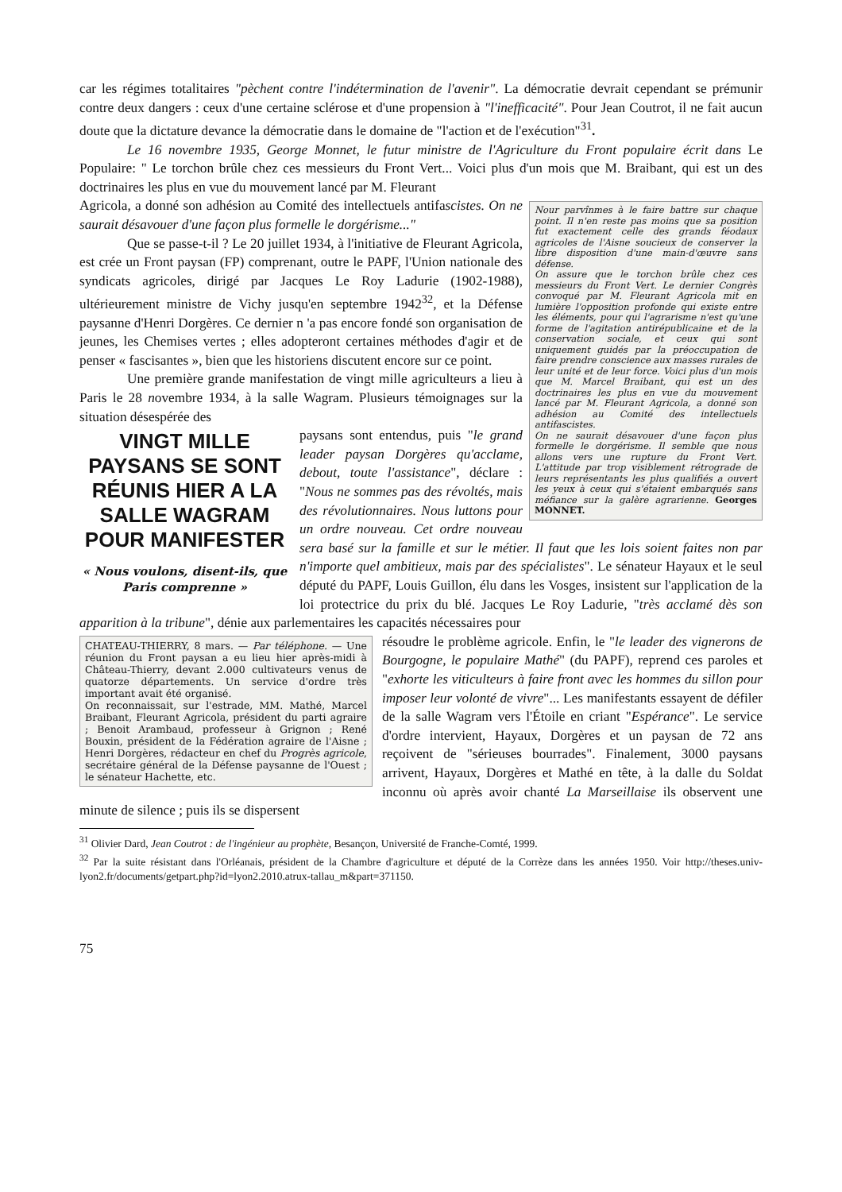car les régimes totalitaires "pèchent contre l'indétermination de l'avenir". La démocratie devrait cependant se prémunir contre deux dangers : ceux d'une certaine sclérose et d'une propension à "l'inefficacité". Pour Jean Coutrot, il ne fait aucun doute que la dictature devance la démocratie dans le domaine de "l'action et de l'exécution"<sup>31</sup>.
Le 16 novembre 1935, George Monnet, le futur ministre de l'Agriculture du Front populaire écrit dans Le Populaire: " Le torchon brûle chez ces messieurs du Front Vert... Voici plus d'un mois que M. Braibant, qui est un des doctrinaires les plus en vue du mouvement lancé par M. Fleurant
Nour parvînmes à le faire battre sur chaque point. Il n'en reste pas moins que sa position fut exactement celle des grands féodaux agricoles de l'Aisne soucieux de conserver la libre disposition d'une main-d'œuvre sans défense.
On assure que le torchon brûle chez ces messieurs du Front Vert. Le dernier Congrès convoqué par M. Fleurant Agricola mit en lumière l'opposition profonde qui existe entre les éléments, pour qui l'agrarisme n'est qu'une forme de l'agitation antirépublicaine et de la conservation sociale, et ceux qui sont uniquement guidés par la préoccupation de faire prendre conscience aux masses rurales de leur unité et de leur force. Voici plus d'un mois que M. Marcel Braibant, qui est un des doctrinaires les plus en vue du mouvement lancé par M. Fleurant Agricola, a donné son adhésion au Comité des intellectuels antifascistes.
On ne saurait désavouer d'une façon plus formelle le dorgérisme. Il semble que nous allons vers une rupture du Front Vert. L'attitude par trop visiblement rétrograde de leurs représentants les plus qualifiés a ouvert les yeux à ceux qui s'étaient embarqués sans méfiance sur la galère agrarienne. Georges MONNET.
Agricola, a donné son adhésion au Comité des intellectuels antifascistes. On ne saurait désavouer d'une façon plus formelle le dorgérisme..."
Que se passe-t-il ? Le 20 juillet 1934, à l'initiative de Fleurant Agricola, est crée un Front paysan (FP) comprenant, outre le PAPF, l'Union nationale des syndicats agricoles, dirigé par Jacques Le Roy Ladurie (1902-1988), ultérieurement ministre de Vichy jusqu'en septembre 1942<sup>32</sup>, et la Défense paysanne d'Henri Dorgères. Ce dernier n 'a pas encore fondé son organisation de jeunes, les Chemises vertes ; elles adopteront certaines méthodes d'agir et de penser « fascisantes », bien que les historiens discutent encore sur ce point.
Une première grande manifestation de vingt mille agriculteurs a lieu à Paris le 28 novembre 1934, à la salle Wagram. Plusieurs témoignages sur la situation désespérée des
VINGT MILLE PAYSANS SE SONT RÉUNIS HIER A LA SALLE WAGRAM POUR MANIFESTER
« Nous voulons, disent-ils, que Paris comprenne »
paysans sont entendus, puis "le grand leader paysan Dorgères qu'acclame, debout, toute l'assistance", déclare : "Nous ne sommes pas des révoltés, mais des révolutionnaires. Nous luttons pour un ordre nouveau. Cet ordre nouveau sera basé sur la famille et sur le métier. Il faut que les lois soient faites non par n'importe quel ambitieux, mais par des spécialistes". Le sénateur Hayaux et le seul député du PAPF, Louis Guillon, élu dans les Vosges, insistent sur l'application de la loi protectrice du prix du blé. Jacques Le Roy Ladurie, "très acclamé dès son apparition à la tribune", dénie aux parlementaires les capacités nécessaires pour
CHATEAU-THIERRY, 8 mars. — Par téléphone. — Une réunion du Front paysan a eu lieu hier après-midi à Château-Thierry, devant 2.000 cultivateurs venus de quatorze départements. Un service d'ordre très important avait été organisé.
On reconnaissait, sur l'estrade, MM. Mathé, Marcel Braibant, Fleurant Agricola, président du parti agraire ; Benoit Arambaud, professeur à Grignon ; René Bouxin, président de la Fédération agraire de l'Aisne ; Henri Dorgères, rédacteur en chef du Progrès agricole, secrétaire général de la Défense paysanne de l'Ouest ; le sénateur Hachette, etc.
résoudre le problème agricole. Enfin, le "le leader des vignerons de Bourgogne, le populaire Mathé" (du PAPF), reprend ces paroles et "exhorte les viticulteurs à faire front avec les hommes du sillon pour imposer leur volonté de vivre"... Les manifestants essayent de défiler de la salle Wagram vers l'Étoile en criant "Espérance". Le service d'ordre intervient, Hayaux, Dorgères et un paysan de 72 ans reçoivent de "sérieuses bourrades". Finalement, 3000 paysans arrivent, Hayaux, Dorgères et Mathé en tête, à la dalle du Soldat inconnu où après avoir chanté La Marseillaise ils observent une minute de silence ; puis ils se dispersent
<sup>31</sup> Olivier Dard, Jean Coutrot : de l'ingénieur au prophète, Besançon, Université de Franche-Comté, 1999.
<sup>32</sup> Par la suite résistant dans l'Orléanais, président de la Chambre d'agriculture et député de la Corrèze dans les années 1950. Voir http://theses.univ-lyon2.fr/documents/getpart.php?id=lyon2.2010.atrux-tallau_m&part=371150.
75